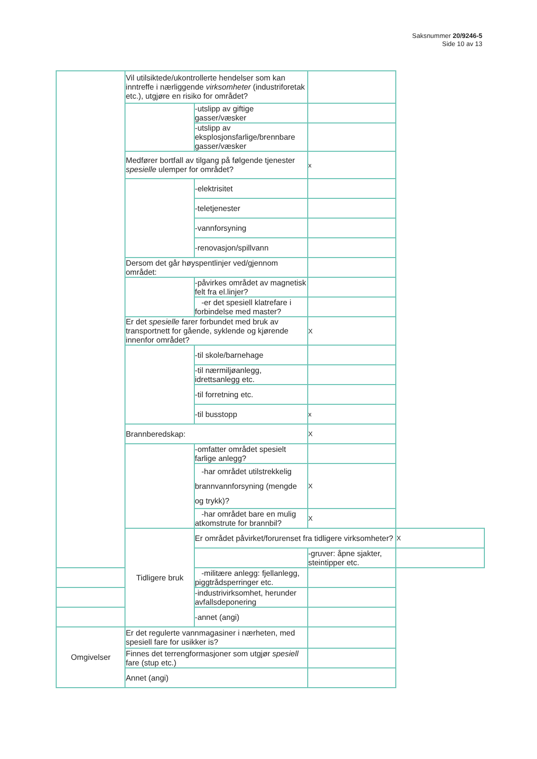Saksnummer 20/9246-5
Side 10 av 13
| | Vil utilsiktede/ukontrollerte hendelser som kan inntreffe i nærliggende virksomheter (industriforetak etc.), utgjøre en risiko for området? | | | |
| | | -utslipp av giftige gasser/væsker | | |
| | | -utslipp av eksplosjonsfarlige/brennbare gasser/væsker | | |
| | Medfører bortfall av tilgang på følgende tjenester spesielle ulemper for området? | | x | |
| | | -elektrisitet | | |
| | | -teletjenester | | |
| | | -vannforsyning | | |
| | | -renovasjon/spillvann | | |
| | Dersom det går høyspentlinjer ved/gjennom området: | | | |
| | | -påvirkes området av magnetisk felt fra el.linjer? | | |
| | | -er det spesiell klatrefare i forbindelse med master? | | |
| | Er det spesielle farer forbundet med bruk av transportnett for gående, syklende og kjørende innenfor området? | | X | |
| | | -til skole/barnehage | | |
| | | -til nærmiljøanlegg, idrettsanlegg etc. | | |
| | | -til forretning etc. | | |
| | | -til busstopp | x | |
| | Brannberedskap: | | X | |
| | | -omfatter området spesielt farlige anlegg? | | |
| | | -har området utilstrekkelig brannvannforsyning (mengde og trykk)? | X | |
| | | -har området bare en mulig atkomstrute for brannbil? | X | |
| | Tidligere bruk | Er området påvirket/forurenset fra tidligere virksomheter? | | X |
| | | | -gruver: åpne sjakter, steintipper etc. | |
| | | -militære anlegg: fjellanlegg, piggtrådsperringer etc. | | |
| | | -industrivirksomhet, herunder avfallsdeponering | | |
| | | -annet (angi) | | |
| Omgivelser | Er det regulerte vannmagasiner i nærheten, med spesiell fare for usikker is? | | | |
| | Finnes det terrengformasjoner som utgjør spesiell fare (stup etc.) | | | |
| | Annet (angi) | | | |